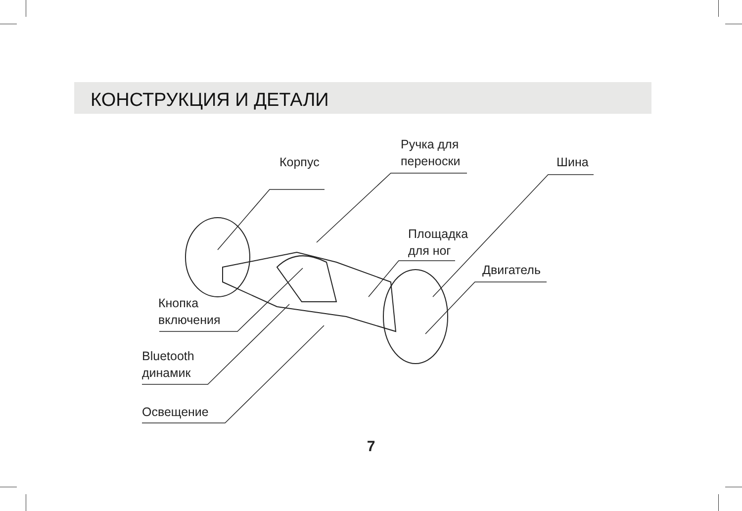КОНСТРУКЦИЯ И ДЕТАЛИ
Корпус
Ручка для
переноски
Шина
Площадка
для ног
Двигатель
Кнопка
включения
Bluetooth
динамик
Освещение
7